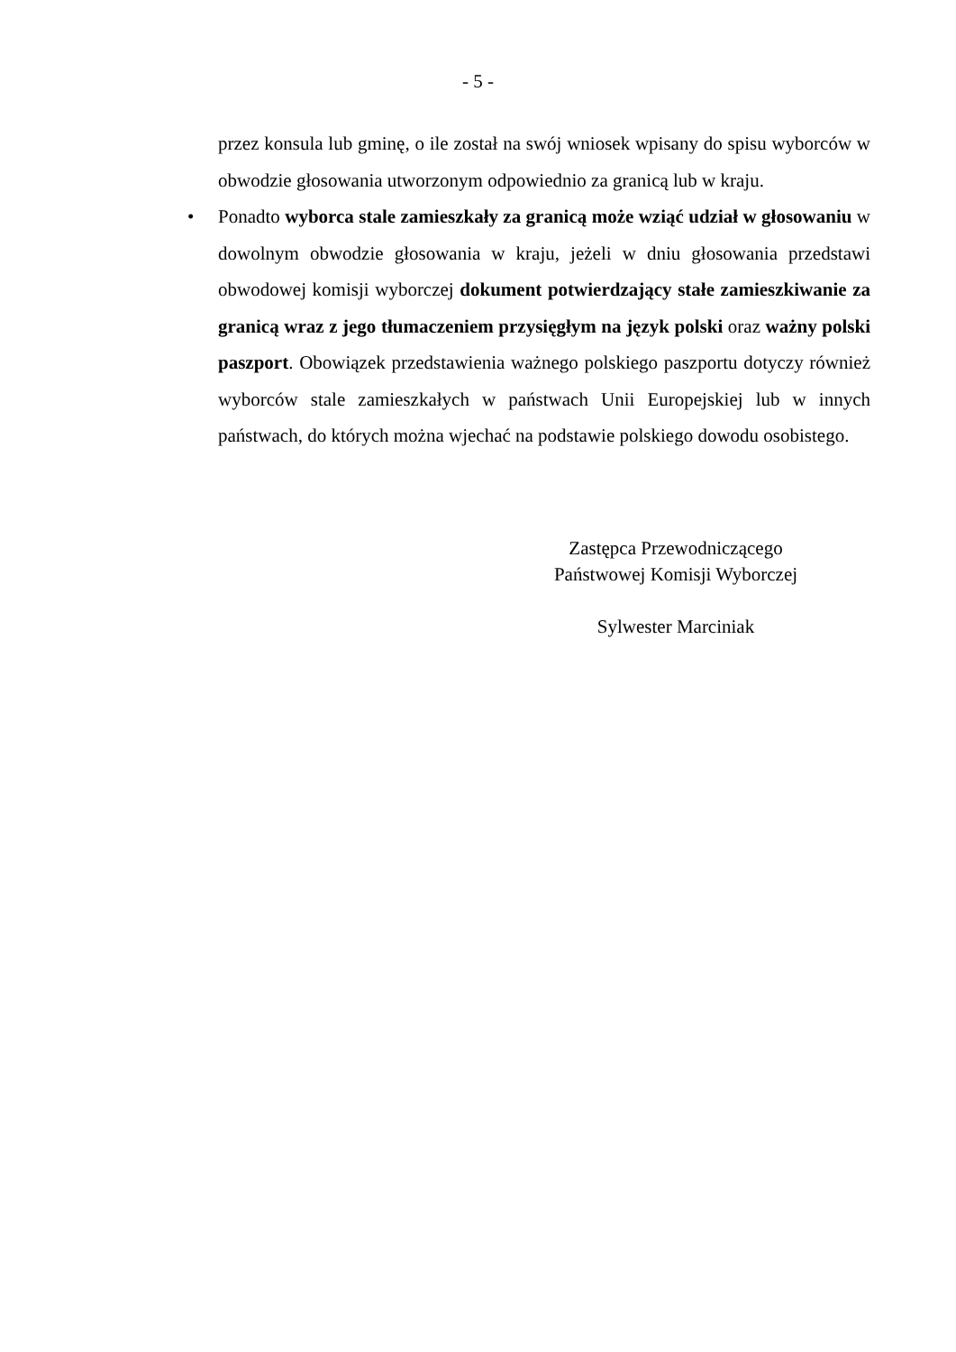- 5 -
przez konsula lub gminę, o ile został na swój wniosek wpisany do spisu wyborców w obwodzie głosowania utworzonym odpowiednio za granicą lub w kraju.
• Ponadto wyborca stale zamieszkały za granicą może wziąć udział w głosowaniu w dowolnym obwodzie głosowania w kraju, jeżeli w dniu głosowania przedstawi obwodowej komisji wyborczej dokument potwierdzający stałe zamieszkiwanie za granicą wraz z jego tłumaczeniem przysięgłym na język polski oraz ważny polski paszport. Obowiązek przedstawienia ważnego polskiego paszportu dotyczy również wyborców stale zamieszkałych w państwach Unii Europejskiej lub w innych państwach, do których można wjechać na podstawie polskiego dowodu osobistego.
Zastępca Przewodniczącego
Państwowej Komisji Wyborczej
Sylwester Marciniak